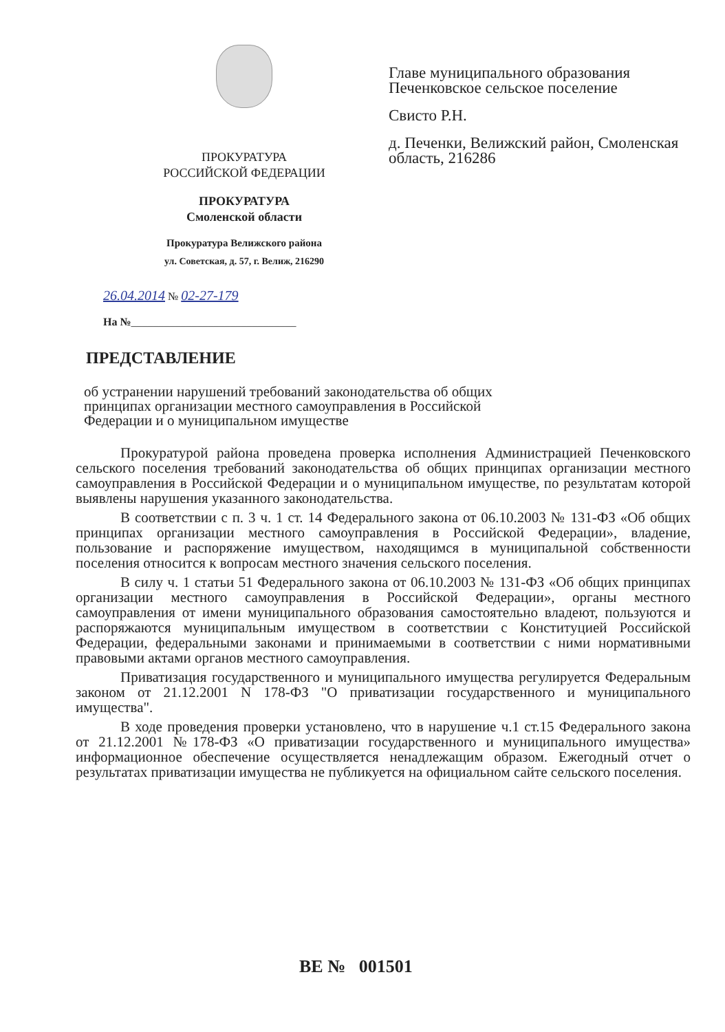ПРОКУРАТУРА
РОССИЙСКОЙ ФЕДЕРАЦИИ
ПРОКУРАТУРА
Смоленской области
Прокуратура Велижского района
ул. Советская, д. 57, г. Велиж, 216290
Главе муниципального образования Печенковское сельское поселение
Свисто Р.Н.
д. Печенки, Велижский район, Смоленская область, 216286
26.04.2014 № 02-27-179
На №______________________________
ПРЕДСТАВЛЕНИЕ
об устранении нарушений требований законодательства об общих принципах организации местного самоуправления в Российской Федерации и о муниципальном имуществе
Прокуратурой района проведена проверка исполнения Администрацией Печенковского сельского поселения требований законодательства об общих принципах организации местного самоуправления в Российской Федерации и о муниципальном имуществе, по результатам которой выявлены нарушения указанного законодательства.
В соответствии с п. 3 ч. 1 ст. 14 Федерального закона от 06.10.2003 № 131-ФЗ «Об общих принципах организации местного самоуправления в Российской Федерации», владение, пользование и распоряжение имуществом, находящимся в муниципальной собственности поселения относится к вопросам местного значения сельского поселения.
В силу ч. 1 статьи 51 Федерального закона от 06.10.2003 № 131-ФЗ «Об общих принципах организации местного самоуправления в Российской Федерации», органы местного самоуправления от имени муниципального образования самостоятельно владеют, пользуются и распоряжаются муниципальным имуществом в соответствии с Конституцией Российской Федерации, федеральными законами и принимаемыми в соответствии с ними нормативными правовыми актами органов местного самоуправления.
Приватизация государственного и муниципального имущества регулируется Федеральным законом от 21.12.2001 N 178-ФЗ "О приватизации государственного и муниципального имущества".
В ходе проведения проверки установлено, что в нарушение ч.1 ст.15 Федерального закона от 21.12.2001 №178-ФЗ «О приватизации государственного и муниципального имущества» информационное обеспечение осуществляется ненадлежащим образом. Ежегодный отчет о результатах приватизации имущества не публикуется на официальном сайте сельского поселения.
ВЕ № 001501